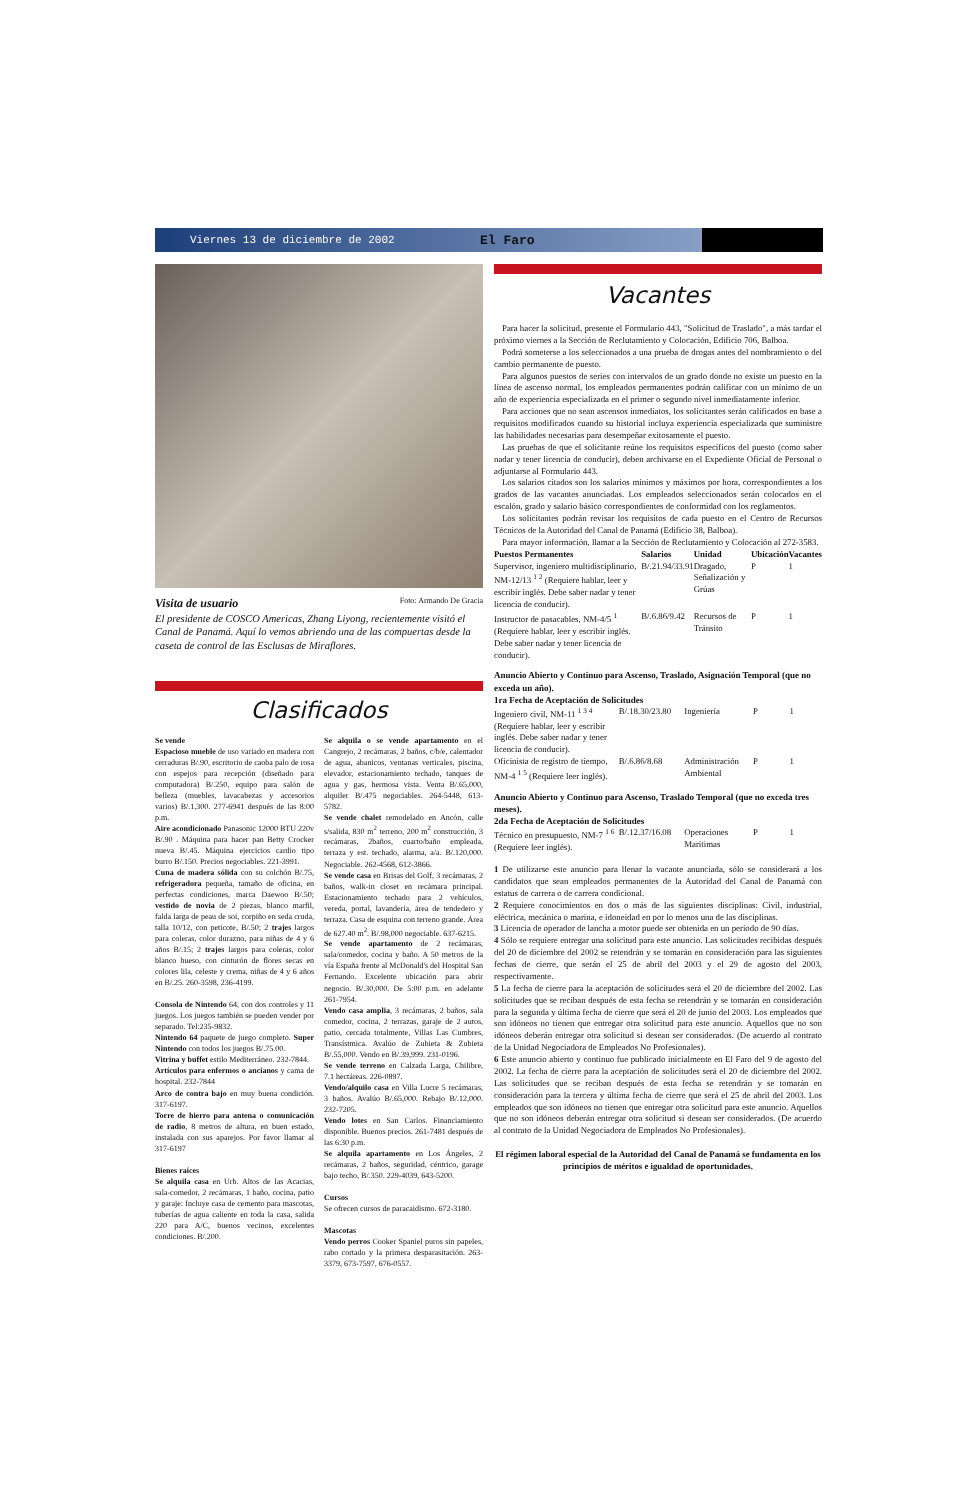Viernes 13 de diciembre de 2002 El Faro
Visita de usuario Foto: Armando De Gracia
El presidente de COSCO Americas, Zhang Liyong, recientemente visitó el Canal de Panamá. Aquí lo vemos abriendo una de las compuertas desde la caseta de control de las Esclusas de Miraflores.
Clasificados
Se vende
Espacioso mueble de uso variado en madera con cerraduras B/.90, escritorio de caoba palo de rosa con espejos para recepción (diseñado para computadora) B/.250, equipo para salón de belleza (muebles, lavacabezas y accesorios varios) B/.1,300. 277-6941 después de las 8:00 p.m.
Aire acondicionado Panasonic 12000 BTU 220v B/.90 . Máquina para hacer pan Betty Crocker nueva B/.45. Máquina ejercicios cardio tipo burro B/.150. Precios negociables. 221-3991.
Cuna de madera sólida con su colchón B/.75, refrigeradora pequeña, tamaño de oficina, en perfectas condiciones, marca Daewoo B/.50; vestido de novia de 2 piezas, blanco marfil, falda larga de peau de soi, corpiño en seda cruda, talla 10/12, con peticote, B/.50; 2 trajes largos para coleras, color durazno, para niñas de 4 y 6 años B/.15; 2 trajes largos para coleras, color blanco hueso, con cinturón de flores secas en colores lila, celeste y crema, niñas de 4 y 6 años en B/.25. 260-3598, 236-4199.
Consola de Nintendo 64, con dos controles y 11 juegos. Los juegos también se pueden vender por separado. Tel:235-9832.
Nintendo 64 paquete de juego completo. Super Nintendo con todos los juegos B/.75.00.
Vitrina y buffet estilo Mediterráneo. 232-7844.
Artículos para enfermos o ancianos y cama de hospital. 232-7844
Arco de contra bajo en muy buena condición. 317-6197.
Torre de hierro para antena o comunicación de radio, 8 metros de altura, en buen estado, instalada con sus aparejos. Por favor llamar al 317-6197
Bienes raíces
Se alquila casa en Urb. Altos de las Acacias, sala-comedor, 2 recámaras, 1 baño, cocina, patio y garaje: Incluye casa de cemento para mascotas, tuberías de agua caliente en toda la casa, salida 220 para A/C, buenos vecinos, excelentes condiciones. B/.200.
Se alquila o se vende apartamento en el Cangrejo, 2 recámaras, 2 baños, c/b/e, calentador de agua, abanicos, ventanas verticales, piscina, elevador, estacionamiento techado, tanques de agua y gas, hermosa vista. Venta B/.65,000, alquiler B/.475 negociables. 264-5448, 613-5782.
Se vende chalet remodelado en Ancón, calle s/salida, 830 m<sup>2</sup> terreno, 200 m<sup>2</sup> construcción, 3 recámaras, 2baños, cuarto/baño empleada, terraza y est. techado, alarma, a/a. B/.120,000. Negociable. 262-4568, 612-3866.
Se vende casa en Brisas del Golf, 3 recámaras, 2 baños, walk-in closet en recámara principal. Estacionamiento techado para 2 vehículos, vereda, portal, lavandería, área de tendedero y terraza. Casa de esquina con terreno grande. Área de 627.40 m<sup>2</sup>. B/.98,000 negociable. 637-6215.
Se vende apartamento de 2 recámaras, sala/comedor, cocina y baño. A 50 metros de la vía España frente al McDonald's del Hospital San Fernando. Excelente ubicación para abrir negocio. B/.30,000. De 5:00 p.m. en adelante 261-7954.
Vendo casa amplia, 3 recámaras, 2 baños, sala comedor, cocina, 2 terrazas, garaje de 2 autos, patio, cercada totalmente, Villas Las Cumbres, Transístmica. Avalúo de Zubieta & Zubieta B/.55,000. Vendo en B/.39,999. 231-0196.
Se vende terreno en Calzada Larga, Chilibre, 7.1 hectáreas. 226-0897.
Vendo/alquilo casa en Villa Lucre 5 recámaras, 3 baños. Avalúo B/.65,000. Rebajo B/.12,000. 232-7205.
Vendo lotes en San Carlos. Financiamiento disponible. Buenos precios. 261-7481 después de las 6:30 p.m.
Se alquila apartamento en Los Ángeles, 2 recámaras, 2 baños, seguridad, céntrico, garage bajo techo, B/.350. 229-4039, 643-5200.
Cursos
Se ofrecen cursos de paracaidismo. 672-3180.
Mascotas
Vendo perros Cooker Spaniel puros sin papeles, rabo cortado y la primera desparasitación. 263-3379, 673-7597, 676-0557.
Vacantes
Para hacer la solicitud, presente el Formulario 443, "Solicitud de Traslado", a más tardar el próximo viernes a la Sección de Reclutamiento y Colocación, Edificio 706, Balboa.
Podrá someterse a los seleccionados a una prueba de drogas antes del nombramiento o del cambio permanente de puesto.
Para algunos puestos de series con intervalos de un grado donde no existe un puesto en la línea de ascenso normal, los empleados permanentes podrán calificar con un mínimo de un año de experiencia especializada en el primer o segundo nivel inmediatamente inferior.
Para acciones que no sean ascensos inmediatos, los solicitantes serán calificados en base a requisitos modificados cuando su historial incluya experiencia especializada que suministre las habilidades necesarias para desempeñar exitosamente el puesto.
Las pruebas de que el solicitante reúne los requisitos específicos del puesto (como saber nadar y tener licencia de conducir), deben archivarse en el Expediente Oficial de Personal o adjuntarse al Formulario 443.
Los salarios citados son los salarios mínimos y máximos por hora, correspondientes a los grados de las vacantes anunciadas. Los empleados seleccionados serán colocados en el escalón, grado y salario básico correspondientes de conformidad con los reglamentos.
Los solicitantes podrán revisar los requisitos de cada puesto en el Centro de Recursos Técnicos de la Autoridad del Canal de Panamá (Edificio 38, Balboa).
Para mayor información, llamar a la Sección de Reclutamiento y Colocación al 272-3583.
| Puestos Permanentes | Salarios | Unidad | Ubicación | Vacantes |
| --- | --- | --- | --- | --- |
| Supervisor, ingeniero multidisciplinario, NM-12/13 <sup>1 2</sup> (Requiere hablar, leer y escribir inglés. Debe saber nadar y tener licencia de conducir). | B/.21.94/33.91 | Dragado, Señalización y Grúas | P | 1 |
| Instructor de pasacables, NM-4/5 <sup>1</sup> (Requiere hablar, leer y escribir inglés. Debe saber nadar y tener licencia de conducir). | B/.6.86/9.42 | Recursos de Tránsito | P | 1 |
Anuncio Abierto y Continuo para Ascenso, Traslado, Asignación Temporal (que no exceda un año).
1ra Fecha de Aceptación de Solicitudes
| Ingeniero civil, NM-11 <sup>1 3 4</sup> (Requiere hablar, leer y escribir inglés. Debe saber nadar y tener licencia de conducir). | B/.18.30/23.80 | Ingeniería | P | 1 |
| Oficinista de registro de tiempo, NM-4 <sup>1 5</sup> (Requiere leer inglés). | B/.6.86/8.68 | Administración Ambiental | P | 1 |
Anuncio Abierto y Continuo para Ascenso, Traslado Temporal (que no exceda tres meses).
2da Fecha de Aceptación de Solicitudes
| Técnico en presupuesto, NM-7 <sup>1 6</sup> (Requiere leer inglés). | B/.12.37/16.08 | Operaciones Marítimas | P | 1 |
1 De utilizarse este anuncio para llenar la vacante anunciada, sólo se considerará a los candidatos que sean empleados permanentes de la Autoridad del Canal de Panamá con estatus de carrera o de carrera condicional.
2 Requiere conocimientos en dos o más de las siguientes disciplinas: Civil, industrial, eléctrica, mecánica o marina, e idoneidad en por lo menos una de las disciplinas.
3 Licencia de operador de lancha a motor puede ser obtenida en un período de 90 días.
4 Sólo se requiere entregar una solicitud para este anuncio. Las solicitudes recibidas después del 20 de diciembre del 2002 se retendrán y se tomarán en consideración para las siguientes fechas de cierre, que serán el 25 de abril del 2003 y el 29 de agosto del 2003, respectivamente.
5 La fecha de cierre para la aceptación de solicitudes será el 20 de diciembre del 2002. Las solicitudes que se reciban después de esta fecha se retendrán y se tomarán en consideración para la segunda y última fecha de cierre que será el 20 de junio del 2003. Los empleados que son idóneos no tienen que entregar otra solicitud para este anuncio. Aquellos que no son idóneos deberán entregar otra solicitud si desean ser considerados. (De acuerdo al contrato de la Unidad Negociadora de Empleados No Profesionales).
6 Este anuncio abierto y continuo fue publicado inicialmente en El Faro del 9 de agosto del 2002. La fecha de cierre para la aceptación de solicitudes será el 20 de diciembre del 2002. Las solicitudes que se reciban después de esta fecha se retendrán y se tomarán en consideración para la tercera y última fecha de cierre que será el 25 de abril del 2003. Los empleados que son idóneos no tienen que entregar otra solicitud para este anuncio. Aquellos que no son idóneos deberán entregar otra solicitud si desean ser considerados. (De acuerdo al contrato de la Unidad Negociadora de Empleados No Profesionales).
El régimen laboral especial de la Autoridad del Canal de Panamá se fundamenta en los principios de méritos e igualdad de oportunidades.